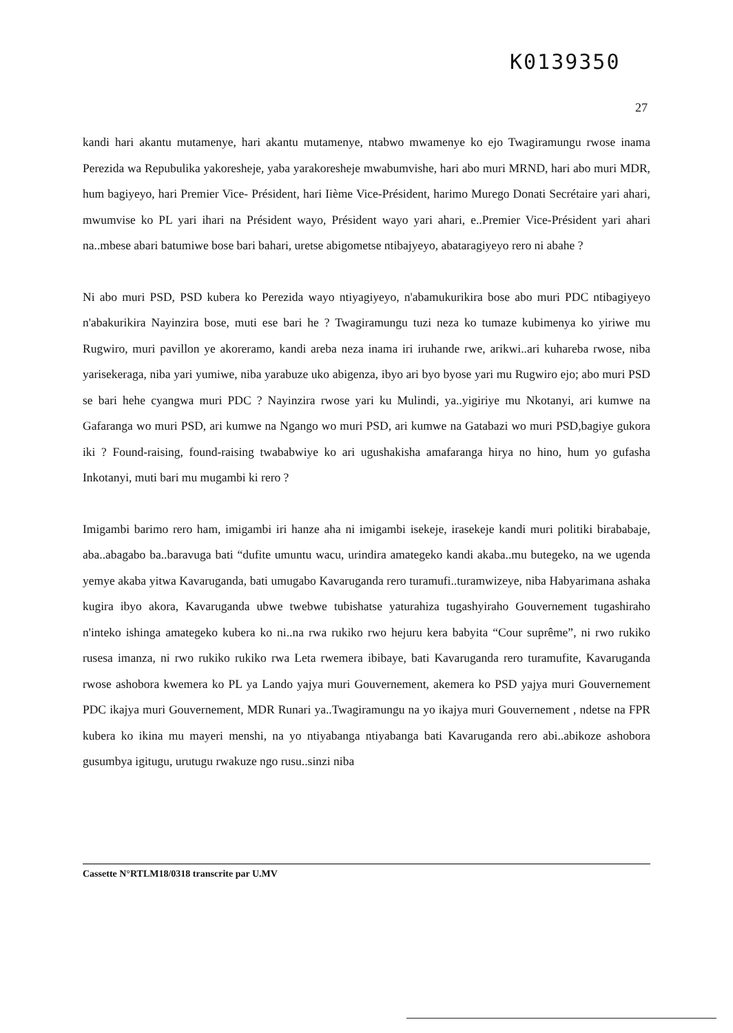K0139350
27
kandi hari akantu mutamenye, hari akantu mutamenye, ntabwo mwamenye ko ejo Twagiramungu rwose inama Perezida wa Repubulika yakoresheje, yaba yarakoresheje mwabumvishe, hari abo muri MRND, hari abo muri MDR, hum bagiyeyo, hari Premier Vice- Président, hari Iième Vice-Président, harimo Murego Donati Secrétaire yari ahari, mwumvise ko PL yari ihari na Président wayo, Président wayo yari ahari, e..Premier Vice-Président yari ahari na..mbese abari batumiwe bose bari bahari, uretse abigometse ntibajyeyo, abataragiyeyo rero ni abahe ?
Ni abo muri PSD, PSD kubera ko Perezida wayo ntiyagiyeyo, n'abamukurikira bose abo muri PDC ntibagiyeyo n'abakurikira Nayinzira bose, muti ese bari he ? Twagiramungu tuzi neza ko tumaze kubimenya ko yiriwe mu Rugwiro, muri pavillon ye akoreramo, kandi areba neza inama iri iruhande rwe, arikwi..ari kuhareba rwose, niba yarisekeraga, niba yari yumiwe, niba yarabuze uko abigenza, ibyo ari byo byose yari mu Rugwiro ejo; abo muri PSD se bari hehe cyangwa muri PDC ? Nayinzira rwose yari ku Mulindi, ya..yigiriye mu Nkotanyi, ari kumwe na Gafaranga wo muri PSD, ari kumwe na Ngango wo muri PSD, ari kumwe na Gatabazi wo muri PSD,bagiye gukora iki ? Found-raising, found-raising twababwiye ko ari ugushakisha amafaranga hirya no hino, hum yo gufasha Inkotanyi, muti bari mu mugambi ki rero ?
Imigambi barimo rero ham, imigambi iri hanze aha ni imigambi isekeje, irasekeje kandi muri politiki birababaje, aba..abagabo ba..baravuga bati “dufite umuntu wacu, urindira amategeko kandi akaba..mu butegeko, na we ugenda yemye akaba yitwa Kavaruganda, bati umugabo Kavaruganda rero turamufi..turamwizeye, niba Habyarimana ashaka kugira ibyo akora, Kavaruganda ubwe twebwe tubishatse yaturahiza tugashyiraho Gouvernement tugashiraho n'inteko ishinga amategeko kubera ko ni..na rwa rukiko rwo hejuru kera babyita “Cour suprême”, ni rwo rukiko rusesa imanza, ni rwo rukiko rukiko rwa Leta rwemera ibibaye, bati Kavaruganda rero turamufite, Kavaruganda rwose ashobora kwemera ko PL ya Lando yajya muri Gouvernement, akemera ko PSD yajya muri Gouvernement PDC ikajya muri Gouvernement, MDR Runari ya..Twagiramungu na yo ikajya muri Gouvernement , ndetse na FPR kubera ko ikina mu mayeri menshi, na yo ntiyabanga ntiyabanga bati Kavaruganda rero abi..abikoze ashobora gusumbya igitugu, urutugu rwakuze ngo rusu..sinzi niba
Cassette N°RTLM18/0318 transcrite par U.MV